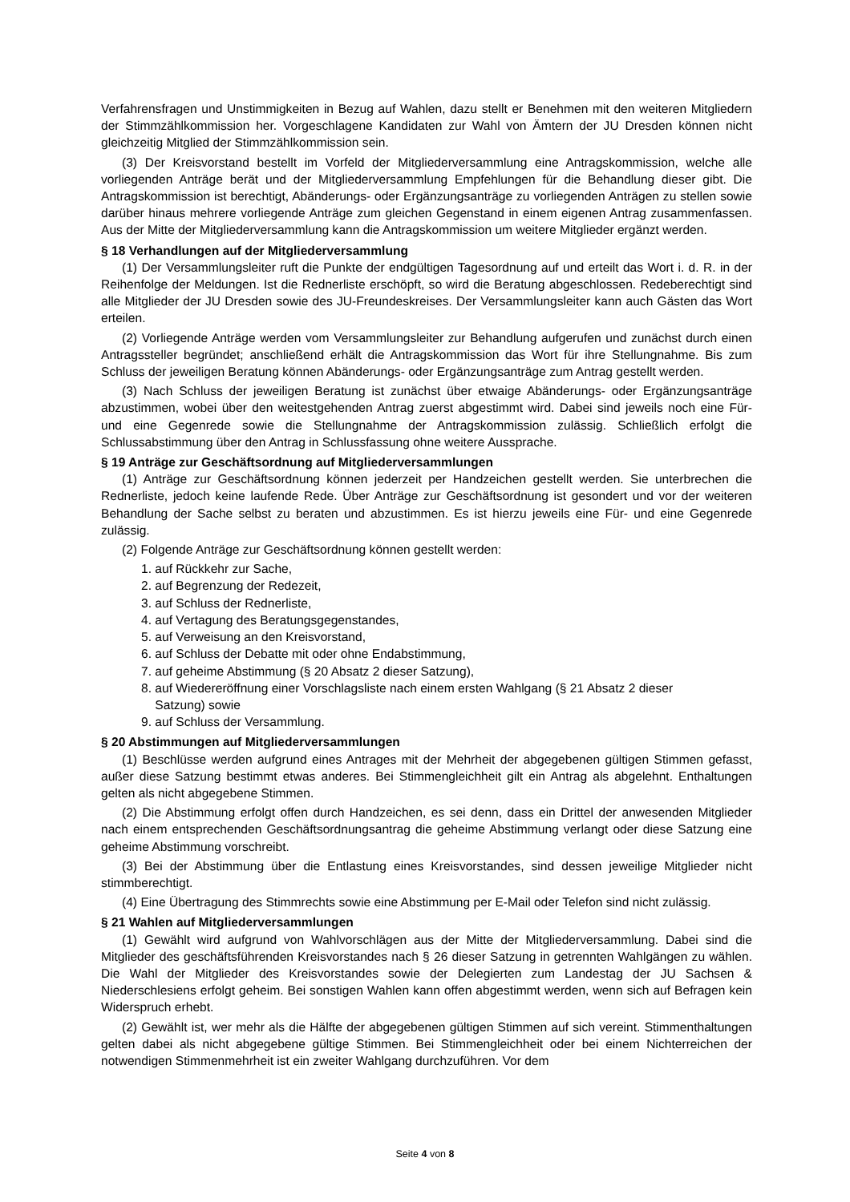Verfahrensfragen und Unstimmigkeiten in Bezug auf Wahlen, dazu stellt er Benehmen mit den weiteren Mitgliedern der Stimmzählkommission her. Vorgeschlagene Kandidaten zur Wahl von Ämtern der JU Dresden können nicht gleichzeitig Mitglied der Stimmzählkommission sein.
(3) Der Kreisvorstand bestellt im Vorfeld der Mitgliederversammlung eine Antragskommission, welche alle vorliegenden Anträge berät und der Mitgliederversammlung Empfehlungen für die Behandlung dieser gibt. Die Antragskommission ist berechtigt, Abänderungs- oder Ergänzungsanträge zu vorliegenden Anträgen zu stellen sowie darüber hinaus mehrere vorliegende Anträge zum gleichen Gegenstand in einem eigenen Antrag zusammenfassen. Aus der Mitte der Mitgliederversammlung kann die Antragskommission um weitere Mitglieder ergänzt werden.
§ 18 Verhandlungen auf der Mitgliederversammlung
(1) Der Versammlungsleiter ruft die Punkte der endgültigen Tagesordnung auf und erteilt das Wort i. d. R. in der Reihenfolge der Meldungen. Ist die Rednerliste erschöpft, so wird die Beratung abgeschlossen. Redeberechtigt sind alle Mitglieder der JU Dresden sowie des JU-Freundeskreises. Der Versammlungsleiter kann auch Gästen das Wort erteilen.
(2) Vorliegende Anträge werden vom Versammlungsleiter zur Behandlung aufgerufen und zunächst durch einen Antragssteller begründet; anschließend erhält die Antragskommission das Wort für ihre Stellungnahme. Bis zum Schluss der jeweiligen Beratung können Abänderungs- oder Ergänzungsanträge zum Antrag gestellt werden.
(3) Nach Schluss der jeweiligen Beratung ist zunächst über etwaige Abänderungs- oder Ergänzungsanträge abzustimmen, wobei über den weitestgehenden Antrag zuerst abgestimmt wird. Dabei sind jeweils noch eine Für- und eine Gegenrede sowie die Stellungnahme der Antragskommission zulässig. Schließlich erfolgt die Schlussabstimmung über den Antrag in Schlussfassung ohne weitere Aussprache.
§ 19 Anträge zur Geschäftsordnung auf Mitgliederversammlungen
(1) Anträge zur Geschäftsordnung können jederzeit per Handzeichen gestellt werden. Sie unterbrechen die Rednerliste, jedoch keine laufende Rede. Über Anträge zur Geschäftsordnung ist gesondert und vor der weiteren Behandlung der Sache selbst zu beraten und abzustimmen. Es ist hierzu jeweils eine Für- und eine Gegenrede zulässig.
(2) Folgende Anträge zur Geschäftsordnung können gestellt werden:
1. auf Rückkehr zur Sache,
2. auf Begrenzung der Redezeit,
3. auf Schluss der Rednerliste,
4. auf Vertagung des Beratungsgegenstandes,
5. auf Verweisung an den Kreisvorstand,
6. auf Schluss der Debatte mit oder ohne Endabstimmung,
7. auf geheime Abstimmung (§ 20 Absatz 2 dieser Satzung),
8. auf Wiedereröffnung einer Vorschlagsliste nach einem ersten Wahlgang (§ 21 Absatz 2 dieser
Satzung) sowie
9. auf Schluss der Versammlung.
§ 20 Abstimmungen auf Mitgliederversammlungen
(1) Beschlüsse werden aufgrund eines Antrages mit der Mehrheit der abgegebenen gültigen Stimmen gefasst, außer diese Satzung bestimmt etwas anderes. Bei Stimmengleichheit gilt ein Antrag als abgelehnt. Enthaltungen gelten als nicht abgegebene Stimmen.
(2) Die Abstimmung erfolgt offen durch Handzeichen, es sei denn, dass ein Drittel der anwesenden Mitglieder nach einem entsprechenden Geschäftsordnungsantrag die geheime Abstimmung verlangt oder diese Satzung eine geheime Abstimmung vorschreibt.
(3) Bei der Abstimmung über die Entlastung eines Kreisvorstandes, sind dessen jeweilige Mitglieder nicht stimmberechtigt.
(4) Eine Übertragung des Stimmrechts sowie eine Abstimmung per E-Mail oder Telefon sind nicht zulässig.
§ 21 Wahlen auf Mitgliederversammlungen
(1) Gewählt wird aufgrund von Wahlvorschlägen aus der Mitte der Mitgliederversammlung. Dabei sind die Mitglieder des geschäftsführenden Kreisvorstandes nach § 26 dieser Satzung in getrennten Wahlgängen zu wählen. Die Wahl der Mitglieder des Kreisvorstandes sowie der Delegierten zum Landestag der JU Sachsen & Niederschlesiens erfolgt geheim. Bei sonstigen Wahlen kann offen abgestimmt werden, wenn sich auf Befragen kein Widerspruch erhebt.
(2) Gewählt ist, wer mehr als die Hälfte der abgegebenen gültigen Stimmen auf sich vereint. Stimmenthaltungen gelten dabei als nicht abgegebene gültige Stimmen. Bei Stimmengleichheit oder bei einem Nichterreichen der notwendigen Stimmenmehrheit ist ein zweiter Wahlgang durchzuführen. Vor dem
Seite 4 von 8